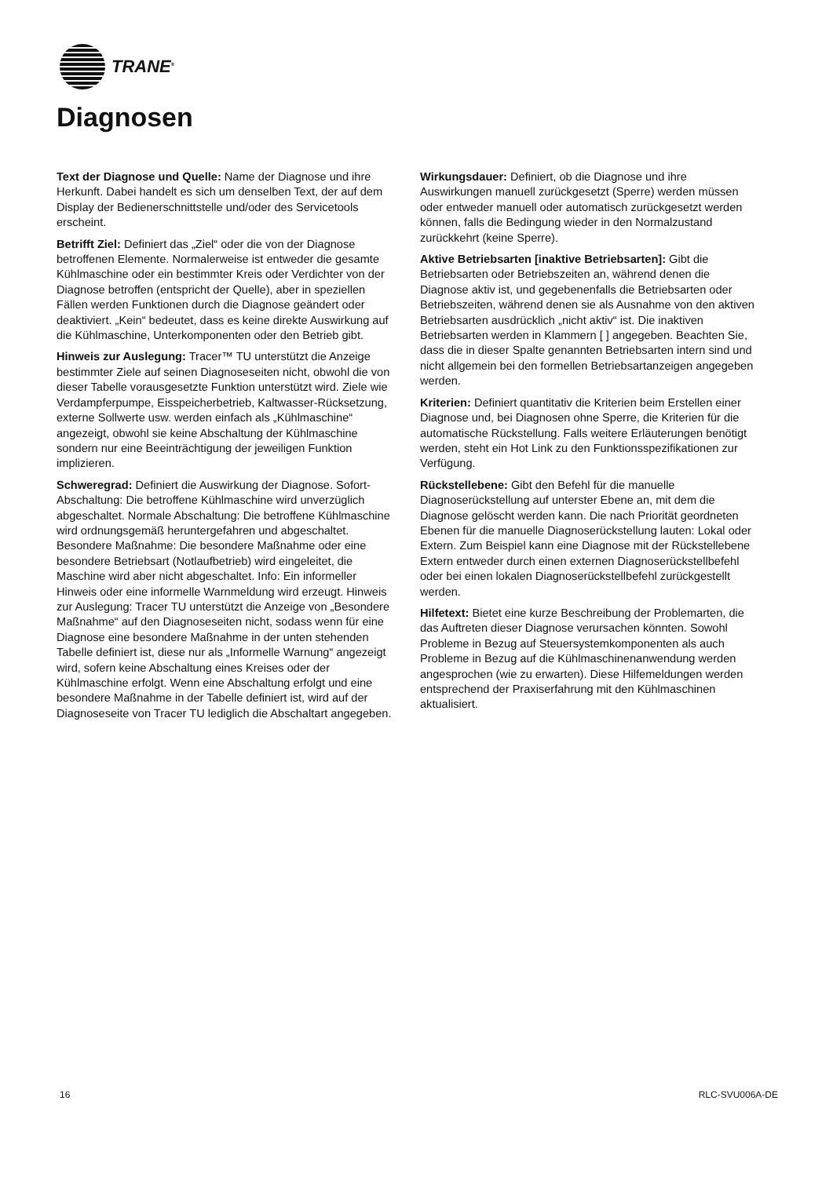TRANE<sup>®</sup>
Diagnosen
Text der Diagnose und Quelle: Name der Diagnose und ihre Herkunft. Dabei handelt es sich um denselben Text, der auf dem Display der Bedienerschnittstelle und/oder des Servicetools erscheint.
Betrifft Ziel: Definiert das „Ziel“ oder die von der Diagnose betroffenen Elemente. Normalerweise ist entweder die gesamte Kühlmaschine oder ein bestimmter Kreis oder Verdichter von der Diagnose betroffen (entspricht der Quelle), aber in speziellen Fällen werden Funktionen durch die Diagnose geändert oder deaktiviert. „Kein“ bedeutet, dass es keine direkte Auswirkung auf die Kühlmaschine, Unterkomponenten oder den Betrieb gibt.
Hinweis zur Auslegung: Tracer™ TU unterstützt die Anzeige bestimmter Ziele auf seinen Diagnoseseiten nicht, obwohl die von dieser Tabelle vorausgesetzte Funktion unterstützt wird. Ziele wie Verdampferpumpe, Eisspeicherbetrieb, Kaltwasser-Rücksetzung, externe Sollwerte usw. werden einfach als „Kühlmaschine“ angezeigt, obwohl sie keine Abschaltung der Kühlmaschine sondern nur eine Beeinträchtigung der jeweiligen Funktion implizieren.
Schweregrad: Definiert die Auswirkung der Diagnose. Sofort-Abschaltung: Die betroffene Kühlmaschine wird unverzüglich abgeschaltet. Normale Abschaltung: Die betroffene Kühlmaschine wird ordnungsgemäß heruntergefahren und abgeschaltet. Besondere Maßnahme: Die besondere Maßnahme oder eine besondere Betriebsart (Notlaufbetrieb) wird eingeleitet, die Maschine wird aber nicht abgeschaltet. Info: Ein informeller Hinweis oder eine informelle Warnmeldung wird erzeugt. Hinweis zur Auslegung: Tracer TU unterstützt die Anzeige von „Besondere Maßnahme“ auf den Diagnoseseiten nicht, sodass wenn für eine Diagnose eine besondere Maßnahme in der unten stehenden Tabelle definiert ist, diese nur als „Informelle Warnung“ angezeigt wird, sofern keine Abschaltung eines Kreises oder der Kühlmaschine erfolgt. Wenn eine Abschaltung erfolgt und eine besondere Maßnahme in der Tabelle definiert ist, wird auf der Diagnoseseite von Tracer TU lediglich die Abschaltart angegeben.
Wirkungsdauer: Definiert, ob die Diagnose und ihre Auswirkungen manuell zurückgesetzt (Sperre) werden müssen oder entweder manuell oder automatisch zurückgesetzt werden können, falls die Bedingung wieder in den Normalzustand zurückkehrt (keine Sperre).
Aktive Betriebsarten [inaktive Betriebsarten]: Gibt die Betriebsarten oder Betriebszeiten an, während denen die Diagnose aktiv ist, und gegebenenfalls die Betriebsarten oder Betriebszeiten, während denen sie als Ausnahme von den aktiven Betriebsarten ausdrücklich „nicht aktiv“ ist. Die inaktiven Betriebsarten werden in Klammern [ ] angegeben. Beachten Sie, dass die in dieser Spalte genannten Betriebsarten intern sind und nicht allgemein bei den formellen Betriebsartanzeigen angegeben werden.
Kriterien: Definiert quantitativ die Kriterien beim Erstellen einer Diagnose und, bei Diagnosen ohne Sperre, die Kriterien für die automatische Rückstellung. Falls weitere Erläuterungen benötigt werden, steht ein Hot Link zu den Funktionsspezifikationen zur Verfügung.
Rückstellebene: Gibt den Befehl für die manuelle Diagnoserückstellung auf unterster Ebene an, mit dem die Diagnose gelöscht werden kann. Die nach Priorität geordneten Ebenen für die manuelle Diagnoserückstellung lauten: Lokal oder Extern. Zum Beispiel kann eine Diagnose mit der Rückstellebene Extern entweder durch einen externen Diagnoserückstellbefehl oder bei einen lokalen Diagnoserückstellbefehl zurückgestellt werden.
Hilfetext: Bietet eine kurze Beschreibung der Problemarten, die das Auftreten dieser Diagnose verursachen könnten. Sowohl Probleme in Bezug auf Steuersystemkomponenten als auch Probleme in Bezug auf die Kühlmaschinenanwendung werden angesprochen (wie zu erwarten). Diese Hilfemeldungen werden entsprechend der Praxiserfahrung mit den Kühlmaschinen aktualisiert.
16 RLC-SVU006A-DE